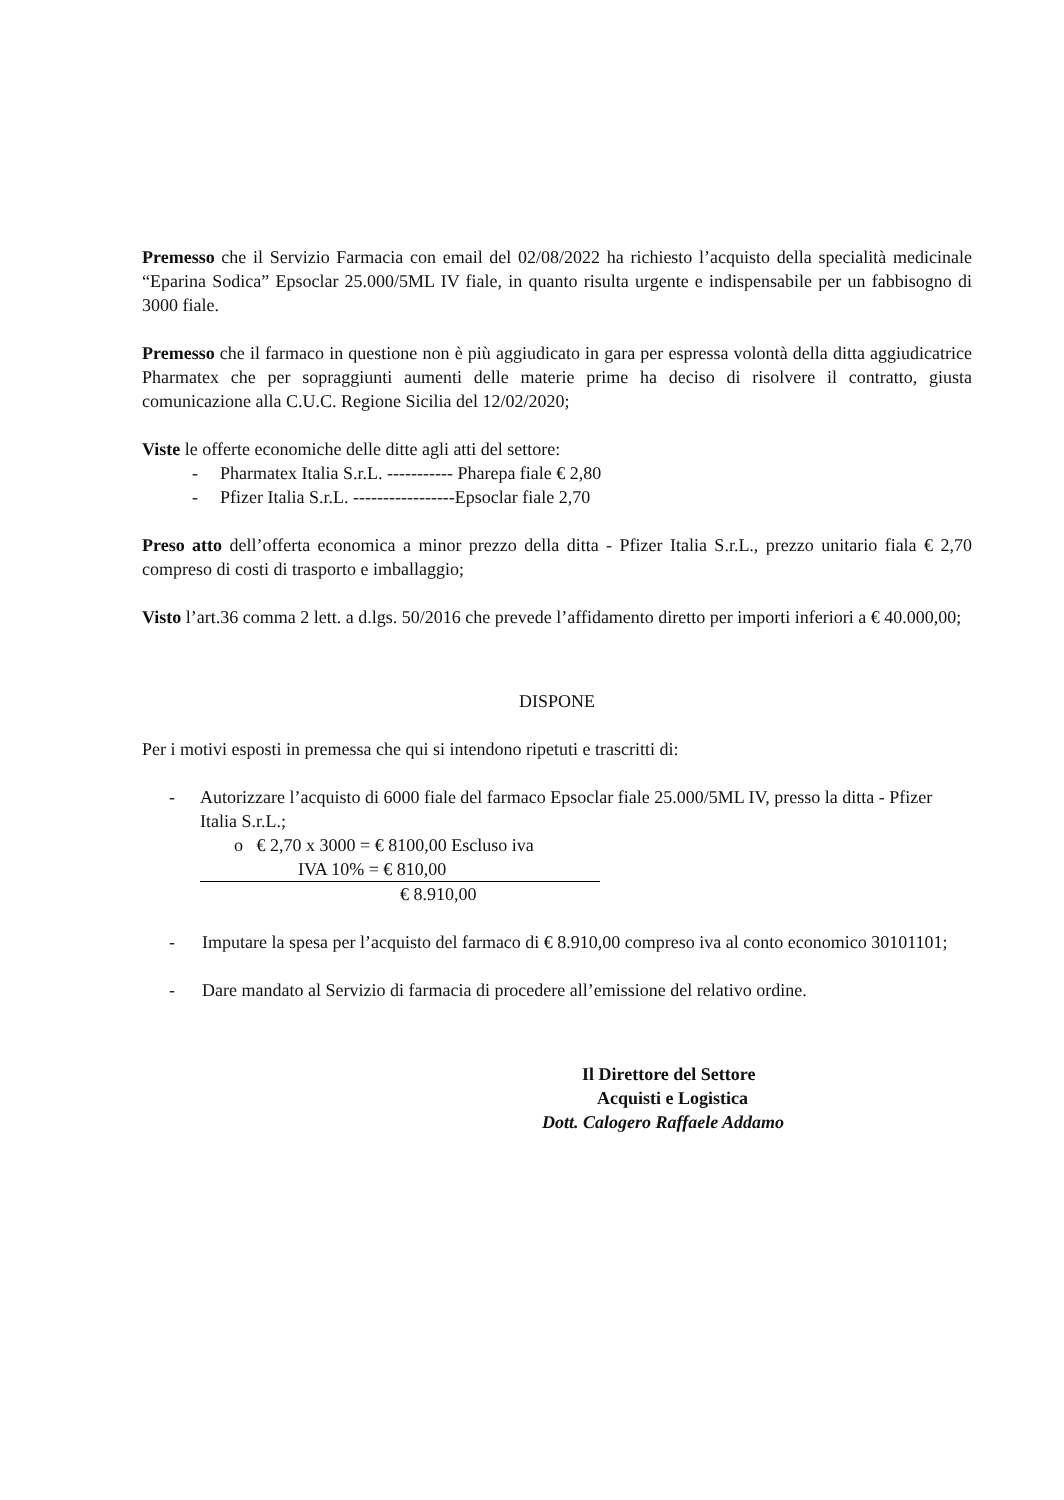Premesso che il Servizio Farmacia con email del 02/08/2022 ha richiesto l’acquisto della specialità medicinale “Eparina Sodica” Epsoclar 25.000/5ML IV fiale, in quanto risulta urgente e indispensabile per un fabbisogno di 3000 fiale.
Premesso che il farmaco in questione non è più aggiudicato in gara per espressa volontà della ditta aggiudicatrice Pharmatex che per sopraggiunti aumenti delle materie prime ha deciso di risolvere il contratto, giusta comunicazione alla C.U.C. Regione Sicilia del 12/02/2020;
Viste le offerte economiche delle ditte agli atti del settore:
- Pharmatex Italia S.r.L. ----------- Pharepa fiale € 2,80
- Pfizer Italia S.r.L. -----------------Epsoclar fiale 2,70
Preso atto dell’offerta economica a minor prezzo della ditta - Pfizer Italia S.r.L., prezzo unitario fiala € 2,70 compreso di costi di trasporto e imballaggio;
Visto l’art.36 comma 2 lett. a d.lgs. 50/2016 che prevede l’affidamento diretto per importi inferiori a € 40.000,00;
DISPONE
Per i motivi esposti in premessa che qui si intendono ripetuti e trascritti di:
- Autorizzare l’acquisto di 6000 fiale del farmaco Epsoclar fiale 25.000/5ML IV, presso la ditta - Pfizer Italia S.r.L.;
o € 2,70 x 3000 = € 8100,00 Escluso iva
IVA 10% = € 810,00
€ 8.910,00
- Imputare la spesa per l’acquisto del farmaco di € 8.910,00 compreso iva al conto economico 30101101;
- Dare mandato al Servizio di farmacia di procedere all’emissione del relativo ordine.
Il Direttore del Settore
Acquisti e Logistica
Dott. Calogero Raffaele Addamo